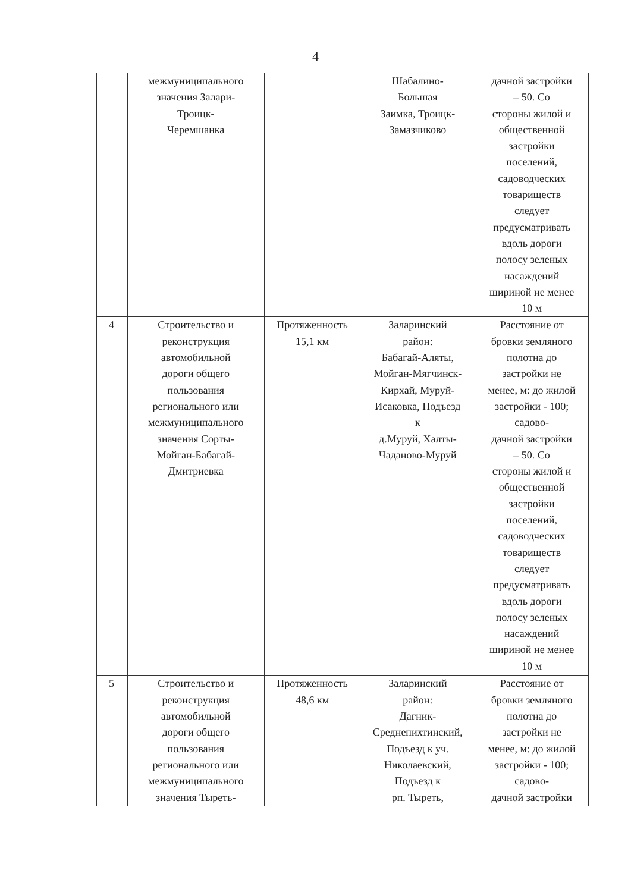4
| | межмуниципального значения Залари- Троицк- Черемшанка | | Шабалино- Большая Заимка, Троицк- Замазчиково | дачной застройки – 50. Со стороны жилой и общественной застройки поселений, садоводческих товариществ следует предусматривать вдоль дороги полосу зеленых насаждений шириной не менее 10 м |
| 4 | Строительство и реконструкция автомобильной дороги общего пользования регионального или межмуниципального значения Сорты- Мойган-Бабагай- Дмитриевка | Протяженность 15,1 км | Заларинский район: Бабагай-Аляты, Мойган-Мягчинск- Кирхай, Муруй- Исаковка, Подъезд к д.Муруй, Халты- Чаданово-Муруй | Расстояние от бровки земляного полотна до застройки не менее, м: до жилой застройки - 100; садово- дачной застройки – 50. Со стороны жилой и общественной застройки поселений, садоводческих товариществ следует предусматривать вдоль дороги полосу зеленых насаждений шириной не менее 10 м |
| 5 | Строительство и реконструкция автомобильной дороги общего пользования регионального или межмуниципального значения Тыреть- | Протяженность 48,6 км | Заларинский район: Дагник- Среднепихтинский, Подъезд к уч. Николаевский, Подъезд к рп. Тыреть, | Расстояние от бровки земляного полотна до застройки не менее, м: до жилой застройки - 100; садово- дачной застройки |